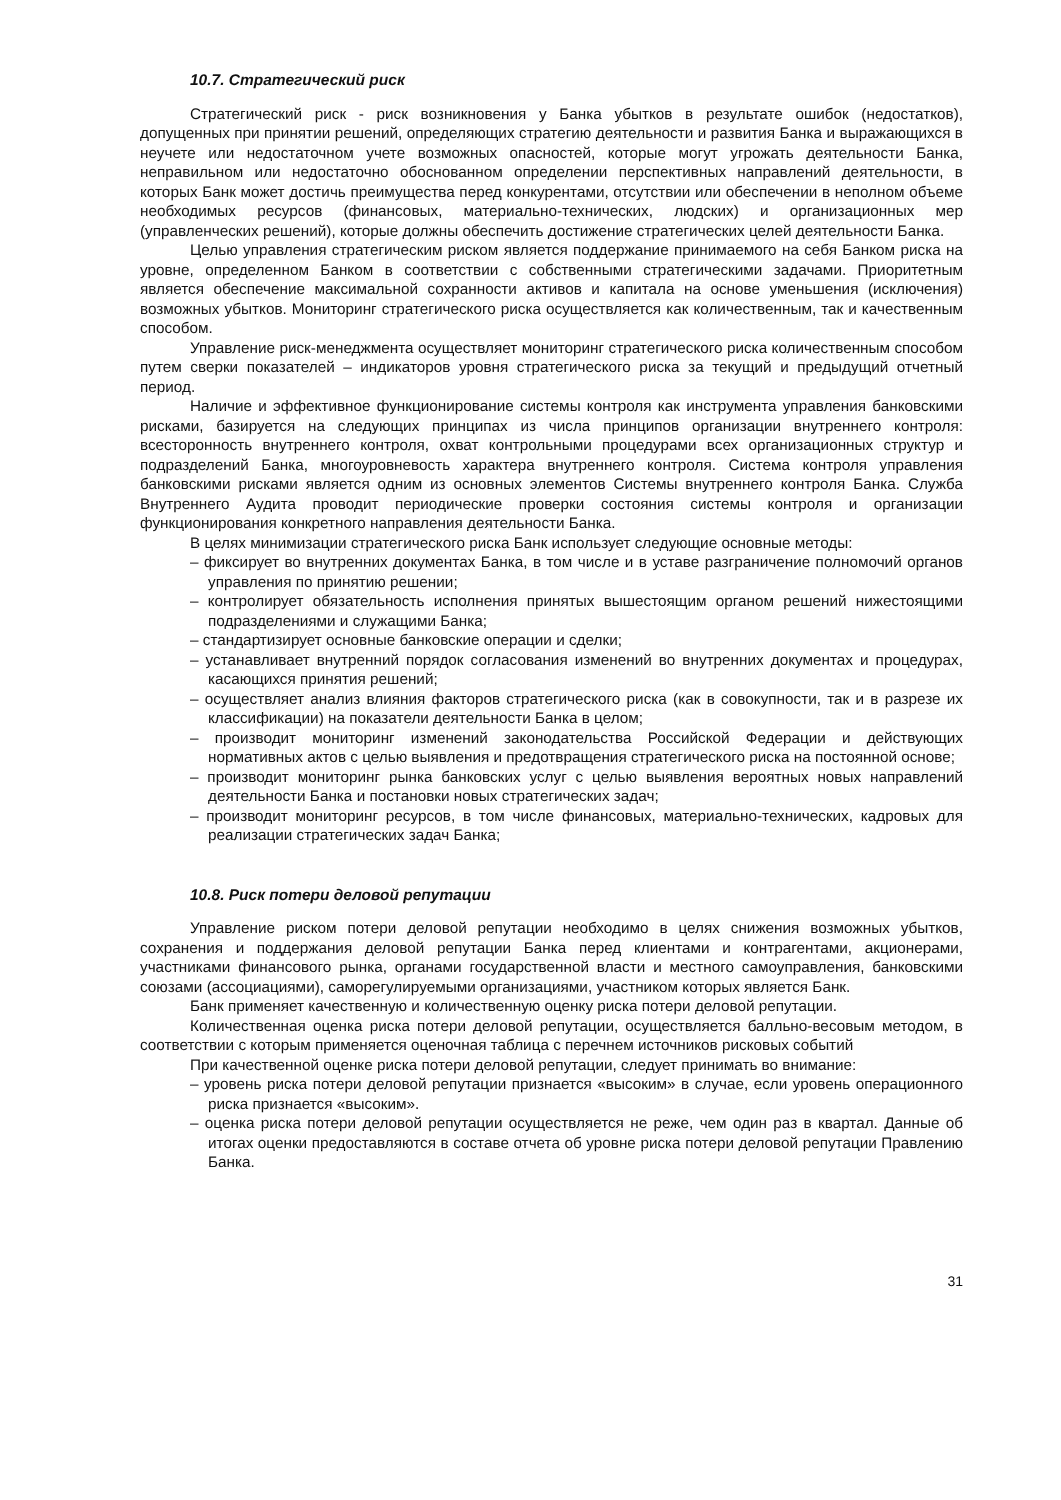10.7. Стратегический риск
Стратегический риск - риск возникновения у Банка убытков в результате ошибок (недостатков), допущенных при принятии решений, определяющих стратегию деятельности и развития Банка и выражающихся в неучете или недостаточном учете возможных опасностей, которые могут угрожать деятельности Банка, неправильном или недостаточно обоснованном определении перспективных направлений деятельности, в которых Банк может достичь преимущества перед конкурентами, отсутствии или обеспечении в неполном объеме необходимых ресурсов (финансовых, материально-технических, людских) и организационных мер (управленческих решений), которые должны обеспечить достижение стратегических целей деятельности Банка.
Целью управления стратегическим риском является поддержание принимаемого на себя Банком риска на уровне, определенном Банком в соответствии с собственными стратегическими задачами. Приоритетным является обеспечение максимальной сохранности активов и капитала на основе уменьшения (исключения) возможных убытков. Мониторинг стратегического риска осуществляется как количественным, так и качественным способом.
Управление риск-менеджмента осуществляет мониторинг стратегического риска количественным способом путем сверки показателей – индикаторов уровня стратегического риска за текущий и предыдущий отчетный период.
Наличие и эффективное функционирование системы контроля как инструмента управления банковскими рисками, базируется на следующих принципах из числа принципов организации внутреннего контроля: всесторонность внутреннего контроля, охват контрольными процедурами всех организационных структур и подразделений Банка, многоуровневость характера внутреннего контроля. Система контроля управления банковскими рисками является одним из основных элементов Системы внутреннего контроля Банка. Служба Внутреннего Аудита проводит периодические проверки состояния системы контроля и организации функционирования конкретного направления деятельности Банка.
В целях минимизации стратегического риска Банк использует следующие основные методы:
– фиксирует во внутренних документах Банка, в том числе и в уставе разграничение полномочий органов управления по принятию решении;
– контролирует обязательность исполнения принятых вышестоящим органом решений нижестоящими подразделениями и служащими Банка;
– стандартизирует основные банковские операции и сделки;
– устанавливает внутренний порядок согласования изменений во внутренних документах и процедурах, касающихся принятия решений;
– осуществляет анализ влияния факторов стратегического риска (как в совокупности, так и в разрезе их классификации) на показатели деятельности Банка в целом;
– производит мониторинг изменений законодательства Российской Федерации и действующих нормативных актов с целью выявления и предотвращения стратегического риска на постоянной основе;
– производит мониторинг рынка банковских услуг с целью выявления вероятных новых направлений деятельности Банка и постановки новых стратегических задач;
– производит мониторинг ресурсов, в том числе финансовых, материально-технических, кадровых для реализации стратегических задач Банка;
10.8. Риск потери деловой репутации
Управление риском потери деловой репутации необходимо в целях снижения возможных убытков, сохранения и поддержания деловой репутации Банка перед клиентами и контрагентами, акционерами, участниками финансового рынка, органами государственной власти и местного самоуправления, банковскими союзами (ассоциациями), саморегулируемыми организациями, участником которых является Банк.
Банк применяет качественную и количественную оценку риска потери деловой репутации.
Количественная оценка риска потери деловой репутации, осуществляется балльно-весовым методом, в соответствии с которым применяется оценочная таблица с перечнем источников рисковых событий
При качественной оценке риска потери деловой репутации, следует принимать во внимание:
– уровень риска потери деловой репутации признается «высоким» в случае, если уровень операционного риска признается «высоким».
– оценка риска потери деловой репутации осуществляется не реже, чем один раз в квартал. Данные об итогах оценки предоставляются в составе отчета об уровне риска потери деловой репутации Правлению Банка.
31